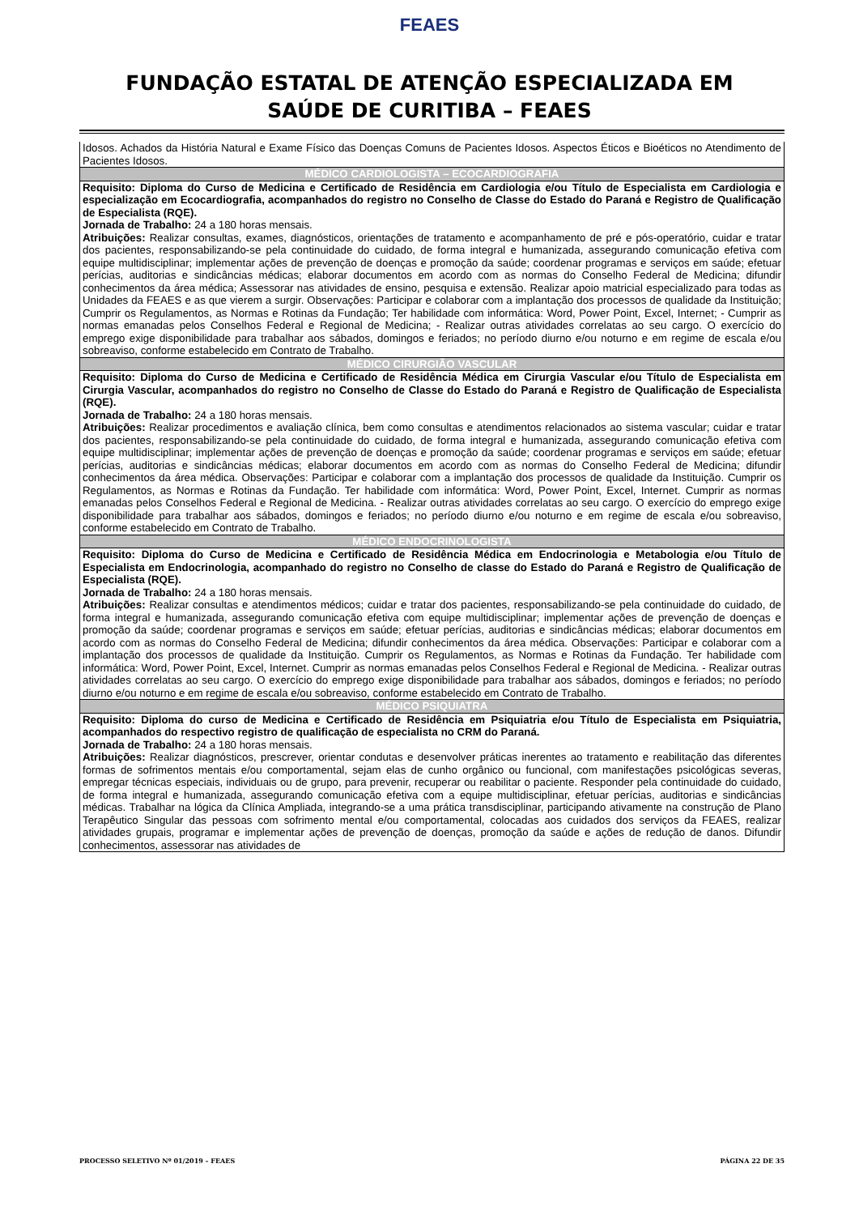FEAES
FUNDAÇÃO ESTATAL DE ATENÇÃO ESPECIALIZADA EM
SAÚDE DE CURITIBA – FEAES
| Idosos. Achados da História Natural e Exame Físico das Doenças Comuns de Pacientes Idosos. Aspectos Éticos e Bioéticos no Atendimento de Pacientes Idosos. |
| MÉDICO CARDIOLOGISTA – ECOCARDIOGRAFIA |
| Requisito: Diploma do Curso de Medicina e Certificado de Residência em Cardiologia e/ou Título de Especialista em Cardiologia e especialização em Ecocardiografia, acompanhados do registro no Conselho de Classe do Estado do Paraná e Registro de Qualificação de Especialista (RQE). Jornada de Trabalho: 24 a 180 horas mensais. Atribuições: Realizar consultas, exames, diagnósticos, orientações de tratamento e acompanhamento de pré e pós-operatório, cuidar e tratar dos pacientes, responsabilizando-se pela continuidade do cuidado, de forma integral e humanizada, assegurando comunicação efetiva com equipe multidisciplinar; implementar ações de prevenção de doenças e promoção da saúde; coordenar programas e serviços em saúde; efetuar perícias, auditorias e sindicâncias médicas; elaborar documentos em acordo com as normas do Conselho Federal de Medicina; difundir conhecimentos da área médica; Assessorar nas atividades de ensino, pesquisa e extensão. Realizar apoio matricial especializado para todas as Unidades da FEAES e as que vierem a surgir. Observações: Participar e colaborar com a implantação dos processos de qualidade da Instituição; Cumprir os Regulamentos, as Normas e Rotinas da Fundação; Ter habilidade com informática: Word, Power Point, Excel, Internet; - Cumprir as normas emanadas pelos Conselhos Federal e Regional de Medicina; - Realizar outras atividades correlatas ao seu cargo. O exercício do emprego exige disponibilidade para trabalhar aos sábados, domingos e feriados; no período diurno e/ou noturno e em regime de escala e/ou sobreaviso, conforme estabelecido em Contrato de Trabalho. |
| MÉDICO CIRURGIÃO VASCULAR |
| Requisito: Diploma do Curso de Medicina e Certificado de Residência Médica em Cirurgia Vascular e/ou Título de Especialista em Cirurgia Vascular, acompanhados do registro no Conselho de Classe do Estado do Paraná e Registro de Qualificação de Especialista (RQE). Jornada de Trabalho: 24 a 180 horas mensais. Atribuições: Realizar procedimentos e avaliação clínica, bem como consultas e atendimentos relacionados ao sistema vascular; cuidar e tratar dos pacientes, responsabilizando-se pela continuidade do cuidado, de forma integral e humanizada, assegurando comunicação efetiva com equipe multidisciplinar; implementar ações de prevenção de doenças e promoção da saúde; coordenar programas e serviços em saúde; efetuar perícias, auditorias e sindicâncias médicas; elaborar documentos em acordo com as normas do Conselho Federal de Medicina; difundir conhecimentos da área médica. Observações: Participar e colaborar com a implantação dos processos de qualidade da Instituição. Cumprir os Regulamentos, as Normas e Rotinas da Fundação. Ter habilidade com informática: Word, Power Point, Excel, Internet. Cumprir as normas emanadas pelos Conselhos Federal e Regional de Medicina. - Realizar outras atividades correlatas ao seu cargo. O exercício do emprego exige disponibilidade para trabalhar aos sábados, domingos e feriados; no período diurno e/ou noturno e em regime de escala e/ou sobreaviso, conforme estabelecido em Contrato de Trabalho. |
| MÉDICO ENDOCRINOLOGISTA |
| Requisito: Diploma do Curso de Medicina e Certificado de Residência Médica em Endocrinologia e Metabologia e/ou Título de Especialista em Endocrinologia, acompanhado do registro no Conselho de classe do Estado do Paraná e Registro de Qualificação de Especialista (RQE). Jornada de Trabalho: 24 a 180 horas mensais. Atribuições: Realizar consultas e atendimentos médicos; cuidar e tratar dos pacientes, responsabilizando-se pela continuidade do cuidado, de forma integral e humanizada, assegurando comunicação efetiva com equipe multidisciplinar; implementar ações de prevenção de doenças e promoção da saúde; coordenar programas e serviços em saúde; efetuar perícias, auditorias e sindicâncias médicas; elaborar documentos em acordo com as normas do Conselho Federal de Medicina; difundir conhecimentos da área médica. Observações: Participar e colaborar com a implantação dos processos de qualidade da Instituição. Cumprir os Regulamentos, as Normas e Rotinas da Fundação. Ter habilidade com informática: Word, Power Point, Excel, Internet. Cumprir as normas emanadas pelos Conselhos Federal e Regional de Medicina. - Realizar outras atividades correlatas ao seu cargo. O exercício do emprego exige disponibilidade para trabalhar aos sábados, domingos e feriados; no período diurno e/ou noturno e em regime de escala e/ou sobreaviso, conforme estabelecido em Contrato de Trabalho. |
| MÉDICO PSIQUIATRA |
| Requisito: Diploma do curso de Medicina e Certificado de Residência em Psiquiatria e/ou Título de Especialista em Psiquiatria, acompanhados do respectivo registro de qualificação de especialista no CRM do Paraná. Jornada de Trabalho: 24 a 180 horas mensais. Atribuições: Realizar diagnósticos, prescrever, orientar condutas e desenvolver práticas inerentes ao tratamento e reabilitação das diferentes formas de sofrimentos mentais e/ou comportamental, sejam elas de cunho orgânico ou funcional, com manifestações psicológicas severas, empregar técnicas especiais, individuais ou de grupo, para prevenir, recuperar ou reabilitar o paciente. Responder pela continuidade do cuidado, de forma integral e humanizada, assegurando comunicação efetiva com a equipe multidisciplinar, efetuar perícias, auditorias e sindicâncias médicas. Trabalhar na lógica da Clínica Ampliada, integrando-se a uma prática transdisciplinar, participando ativamente na construção de Plano Terapêutico Singular das pessoas com sofrimento mental e/ou comportamental, colocadas aos cuidados dos serviços da FEAES, realizar atividades grupais, programar e implementar ações de prevenção de doenças, promoção da saúde e ações de redução de danos. Difundir conhecimentos, assessorar nas atividades de |
PROCESSO SELETIVO Nº 01/2019 – FEAES PÁGINA 22 DE 35